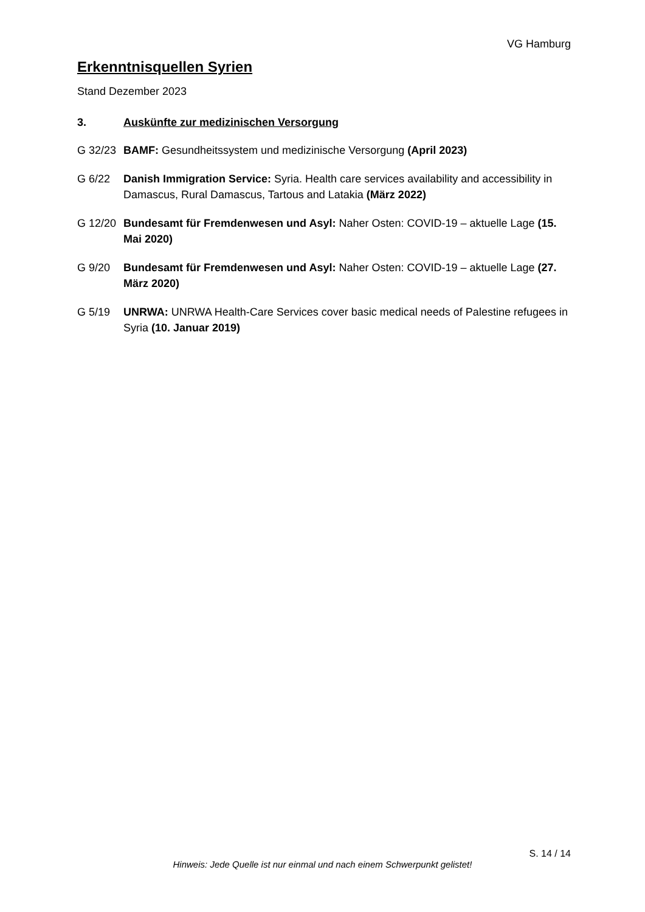VG Hamburg
Erkenntnisquellen Syrien
Stand Dezember 2023
3. Auskünfte zur medizinischen Versorgung
G 32/23 BAMF: Gesundheitssystem und medizinische Versorgung (April 2023)
G 6/22 Danish Immigration Service: Syria. Health care services availability and accessibility in Damascus, Rural Damascus, Tartous and Latakia (März 2022)
G 12/20 Bundesamt für Fremdenwesen und Asyl: Naher Osten: COVID-19 – aktuelle Lage (15. Mai 2020)
G 9/20 Bundesamt für Fremdenwesen und Asyl: Naher Osten: COVID-19 – aktuelle Lage (27. März 2020)
G 5/19 UNRWA: UNRWA Health-Care Services cover basic medical needs of Palestine refugees in Syria (10. Januar 2019)
S. 14 / 14
Hinweis: Jede Quelle ist nur einmal und nach einem Schwerpunkt gelistet!